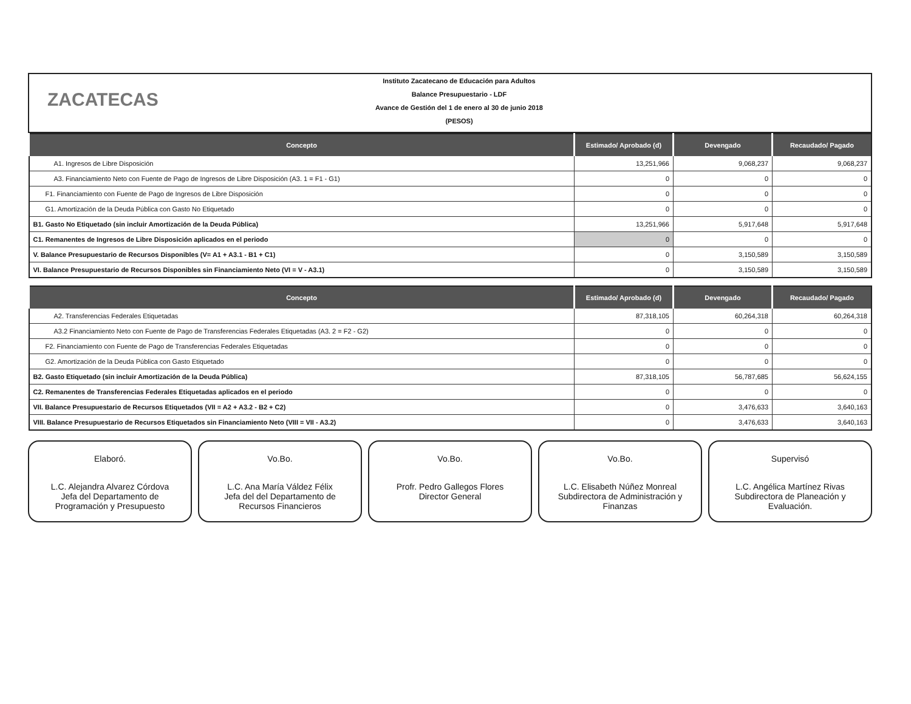ZACATECAS
Instituto Zacatecano de Educación para Adultos
Balance Presupuestario - LDF
Avance de Gestión del 1 de enero al 30 de junio 2018
(PESOS)
| Concepto | Estimado/ Aprobado (d) | Devengado | Recaudado/ Pagado |
| --- | --- | --- | --- |
| A1. Ingresos de Libre Disposición | 13,251,966 | 9,068,237 | 9,068,237 |
| A3. Financiamiento Neto con Fuente de Pago de Ingresos de Libre Disposición (A3. 1 = F1 - G1) | 0 | 0 | 0 |
| F1. Financiamiento con Fuente de Pago de Ingresos de Libre Disposición | 0 | 0 | 0 |
| G1. Amortización de la Deuda Pública con Gasto No Etiquetado | 0 | 0 | 0 |
| B1. Gasto No Etiquetado (sin incluir Amortización de la Deuda Pública) | 13,251,966 | 5,917,648 | 5,917,648 |
| C1. Remanentes de Ingresos de Libre Disposición aplicados en el periodo | 0 | 0 | 0 |
| V. Balance Presupuestario de Recursos Disponibles (V= A1 + A3.1 - B1 + C1) | 0 | 3,150,589 | 3,150,589 |
| VI. Balance Presupuestario de Recursos Disponibles sin Financiamiento Neto (VI = V - A3.1) | 0 | 3,150,589 | 3,150,589 |
| Concepto | Estimado/ Aprobado (d) | Devengado | Recaudado/ Pagado |
| --- | --- | --- | --- |
| A2. Transferencias Federales Etiquetadas | 87,318,105 | 60,264,318 | 60,264,318 |
| A3.2 Financiamiento Neto con Fuente de Pago de Transferencias Federales Etiquetadas (A3. 2 = F2 - G2) | 0 | 0 | 0 |
| F2. Financiamiento con Fuente de Pago de Transferencias Federales Etiquetadas | 0 | 0 | 0 |
| G2. Amortización de la Deuda Pública con Gasto Etiquetado | 0 | 0 | 0 |
| B2. Gasto Etiquetado (sin incluir Amortización de la Deuda Pública) | 87,318,105 | 56,787,685 | 56,624,155 |
| C2. Remanentes de Transferencias Federales Etiquetadas aplicados en el periodo | 0 | 0 | 0 |
| VII. Balance Presupuestario de Recursos Etiquetados (VII = A2 + A3.2 - B2 + C2) | 0 | 3,476,633 | 3,640,163 |
| VIII. Balance Presupuestario de Recursos Etiquetados sin Financiamiento Neto (VIII = VII - A3.2) | 0 | 3,476,633 | 3,640,163 |
Elaboró.
L.C. Alejandra Alvarez Córdova
Jefa del Departamento de
Programación y Presupuesto
Vo.Bo.
L.C. Ana María Váldez Félix
Jefa del del Departamento de
Recursos Financieros
Vo.Bo.
Profr. Pedro Gallegos Flores
Director General
Vo.Bo.
L.C. Elisabeth Núñez Monreal
Subdirectora de Administración y
Finanzas
Supervisó
L.C. Angélica Martínez Rivas
Subdirectora de Planeación y
Evaluación.